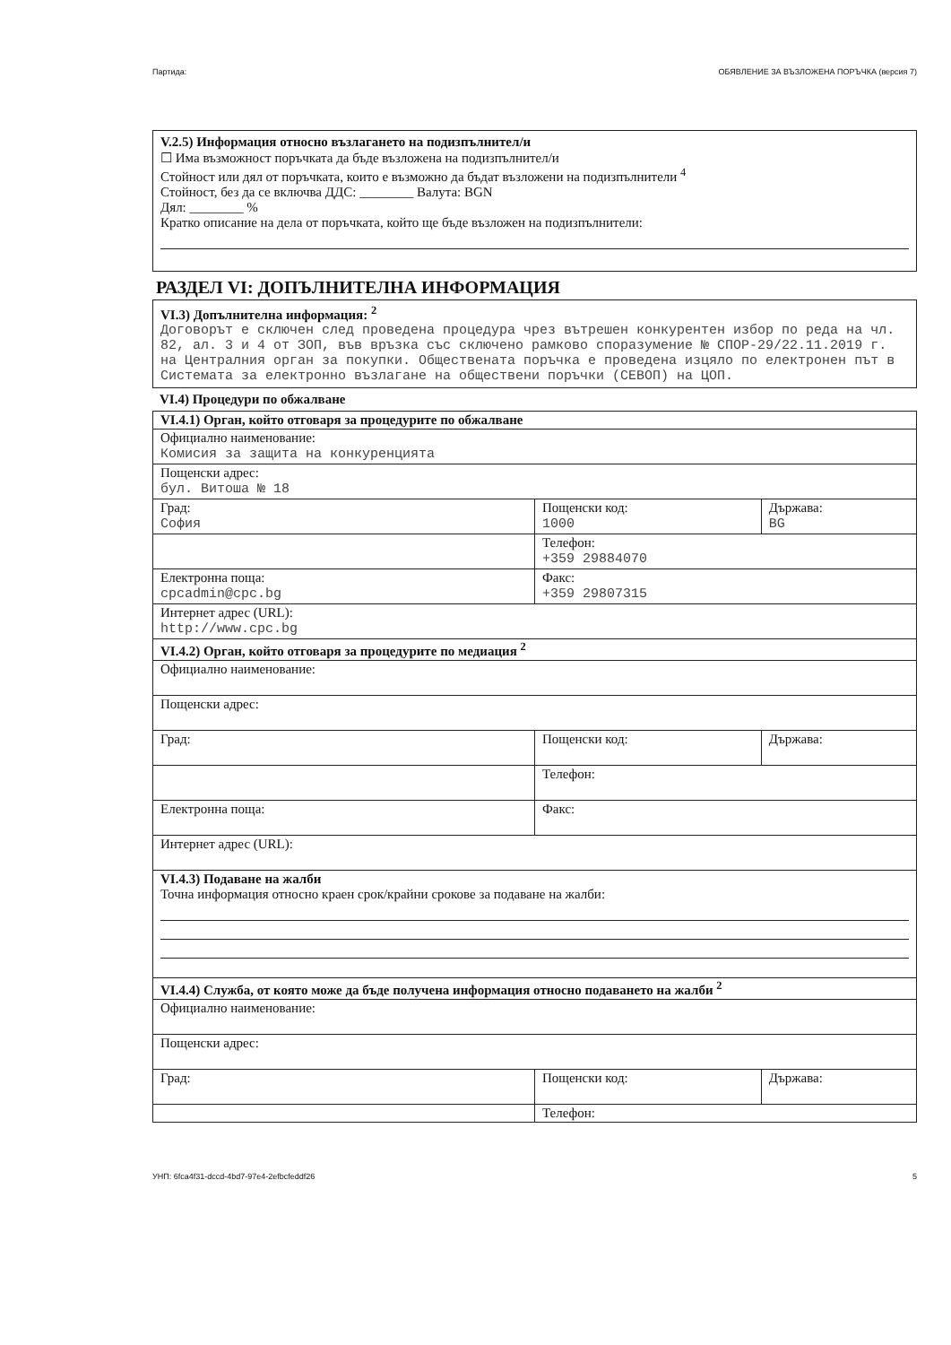Партида: ОБЯВЛЕНИЕ ЗА ВЪЗЛОЖЕНА ПОРЪЧКА (версия 7)
V.2.5) Информация относно възлагането на подизпълнител/и
☐ Има възможност поръчката да бъде възложена на подизпълнител/и
Стойност или дял от поръчката, които е възможно да бъдат възложени на подизпълнители <sup>4</sup>
Стойност, без да се включва ДДС: ________ Валута: BGN
Дял: ________ %
Кратко описание на дела от поръчката, който ще бъде възложен на подизпълнители:
РАЗДЕЛ VI: ДОПЪЛНИТЕЛНА ИНФОРМАЦИЯ
VI.3) Допълнителна информация: <sup>2</sup>
Договорът е сключен след проведена процедура чрез вътрешен конкурентен избор по реда на чл. 82, ал. 3 и 4 от ЗОП, във връзка със сключено рамково споразумение № СПОР-29/22.11.2019 г. на Централния орган за покупки. Обществената поръчка е проведена изцяло по електронен път в Системата за електронно възлагане на обществени поръчки (СЕВОП) на ЦОП.
VI.4) Процедури по обжалване
| VI.4.1) Орган, който отговаря за процедурите по обжалване | | |
| Официално наименование: Комисия за защита на конкуренцията | | |
| Пощенски адрес: бул. Витоша № 18 | | |
| Град: София | Пощенски код: 1000 | Държава: BG |
| | Телефон: +359 29884070 | |
| Електронна поща: cpcadmin@cpc.bg | Факс: +359 29807315 | |
| Интернет адрес (URL): http://www.cpc.bg | | |
| VI.4.2) Орган, който отговаря за процедурите по медиация <sup>2</sup> | | |
| Официално наименование: | | |
| Пощенски адрес: | | |
| Град: | Пощенски код: | Държава: |
| | Телефон: | |
| Електронна поща: | Факс: | |
| Интернет адрес (URL): | | |
| VI.4.3) Подаване на жалби Точна информация относно краен срок/крайни срокове за подаване на жалби: | | |
| VI.4.4) Служба, от която може да бъде получена информация относно подаването на жалби <sup>2</sup> | | |
| Официално наименование: | | |
| Пощенски адрес: | | |
| Град: | Пощенски код: | Държава: |
| | Телефон: | |
УНП: 6fca4f31-dccd-4bd7-97e4-2efbcfeddf26 5